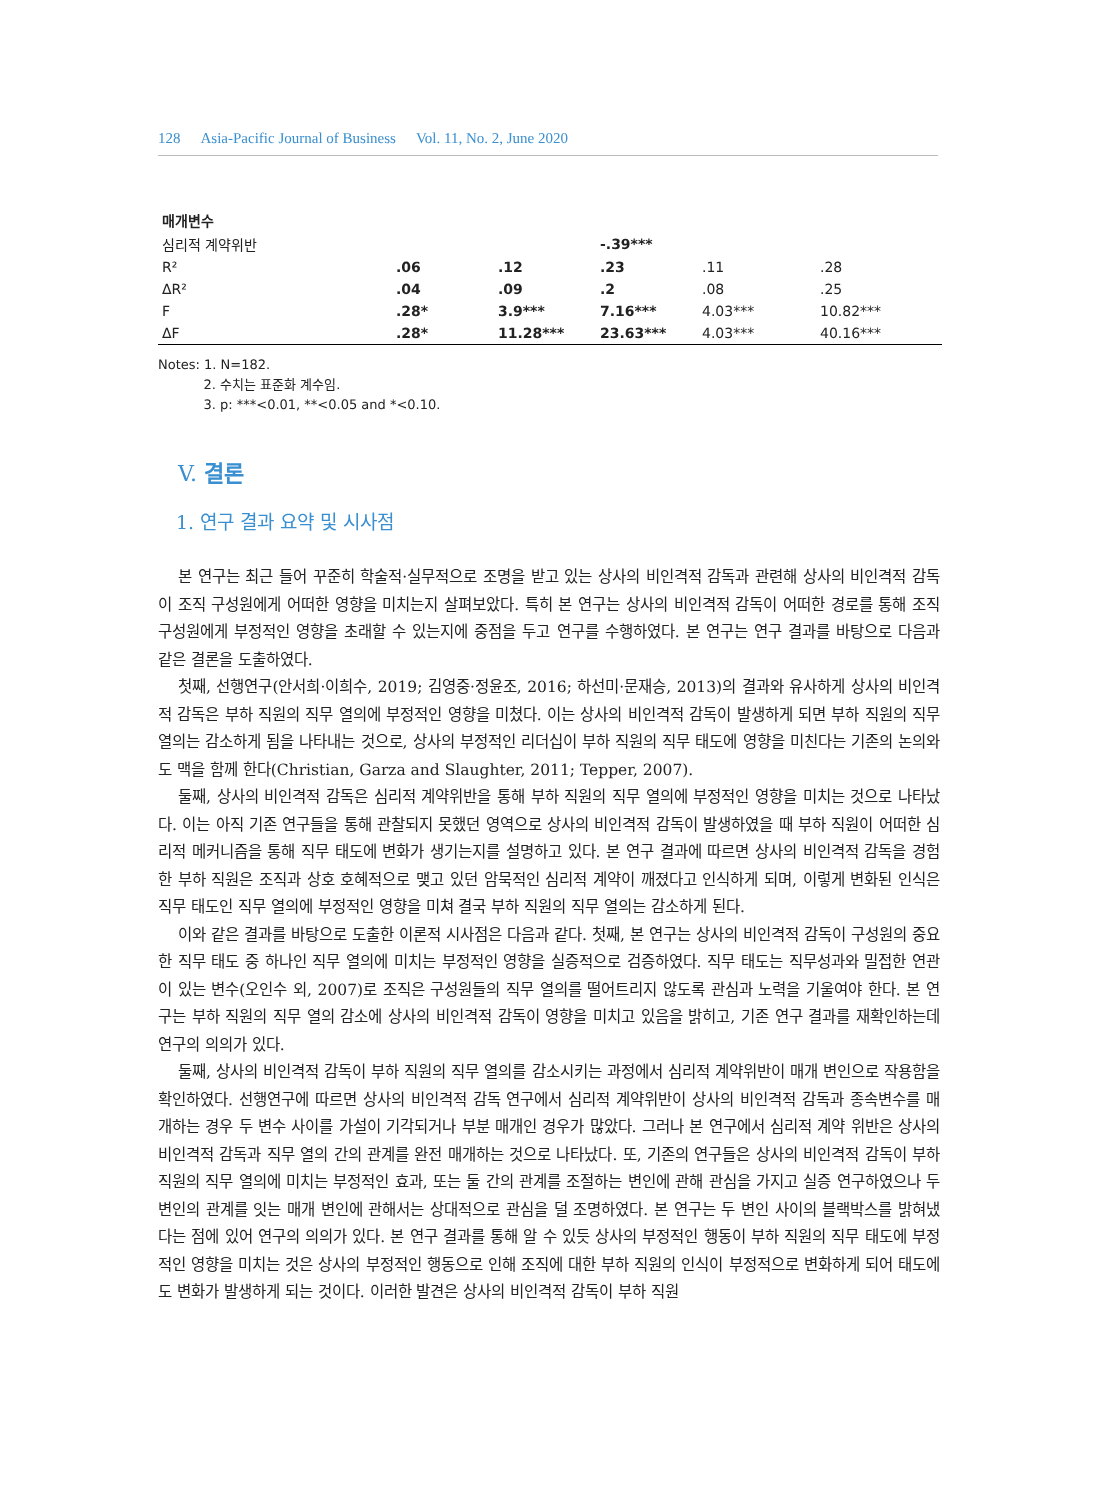128 Asia-Pacific Journal of Business Vol. 11, No. 2, June 2020
| 매개변수 | | | | | |
| 심리적 계약위반 | | | -.39*** | | |
| R² | .06 | .12 | .23 | .11 | .28 |
| ΔR² | .04 | .09 | .2 | .08 | .25 |
| F | .28* | 3.9*** | 7.16*** | 4.03*** | 10.82*** |
| ΔF | .28* | 11.28*** | 23.63*** | 4.03*** | 40.16*** |
Notes: 1. N=182.
2. 수치는 표준화 계수임.
3. p: ***<0.01, **<0.05 and *<0.10.
V. 결론
1. 연구 결과 요약 및 시사점
본 연구는 최근 들어 꾸준히 학술적·실무적으로 조명을 받고 있는 상사의 비인격적 감독과 관련해 상사의 비인격적 감독이 조직 구성원에게 어떠한 영향을 미치는지 살펴보았다. 특히 본 연구는 상사의 비인격적 감독이 어떠한 경로를 통해 조직 구성원에게 부정적인 영향을 초래할 수 있는지에 중점을 두고 연구를 수행하였다. 본 연구는 연구 결과를 바탕으로 다음과 같은 결론을 도출하였다.
첫째, 선행연구(안서희·이희수, 2019; 김영중·정윤조, 2016; 하선미·문재승, 2013)의 결과와 유사하게 상사의 비인격적 감독은 부하 직원의 직무 열의에 부정적인 영향을 미쳤다. 이는 상사의 비인격적 감독이 발생하게 되면 부하 직원의 직무 열의는 감소하게 됨을 나타내는 것으로, 상사의 부정적인 리더십이 부하 직원의 직무 태도에 영향을 미친다는 기존의 논의와도 맥을 함께 한다(Christian, Garza and Slaughter, 2011; Tepper, 2007).
둘째, 상사의 비인격적 감독은 심리적 계약위반을 통해 부하 직원의 직무 열의에 부정적인 영향을 미치는 것으로 나타났다. 이는 아직 기존 연구들을 통해 관찰되지 못했던 영역으로 상사의 비인격적 감독이 발생하였을 때 부하 직원이 어떠한 심리적 메커니즘을 통해 직무 태도에 변화가 생기는지를 설명하고 있다. 본 연구 결과에 따르면 상사의 비인격적 감독을 경험한 부하 직원은 조직과 상호 호혜적으로 맺고 있던 암묵적인 심리적 계약이 깨졌다고 인식하게 되며, 이렇게 변화된 인식은 직무 태도인 직무 열의에 부정적인 영향을 미쳐 결국 부하 직원의 직무 열의는 감소하게 된다.
이와 같은 결과를 바탕으로 도출한 이론적 시사점은 다음과 같다. 첫째, 본 연구는 상사의 비인격적 감독이 구성원의 중요한 직무 태도 중 하나인 직무 열의에 미치는 부정적인 영향을 실증적으로 검증하였다. 직무 태도는 직무성과와 밀접한 연관이 있는 변수(오인수 외, 2007)로 조직은 구성원들의 직무 열의를 떨어트리지 않도록 관심과 노력을 기울여야 한다. 본 연구는 부하 직원의 직무 열의 감소에 상사의 비인격적 감독이 영향을 미치고 있음을 밝히고, 기존 연구 결과를 재확인하는데 연구의 의의가 있다.
둘째, 상사의 비인격적 감독이 부하 직원의 직무 열의를 감소시키는 과정에서 심리적 계약위반이 매개 변인으로 작용함을 확인하였다. 선행연구에 따르면 상사의 비인격적 감독 연구에서 심리적 계약위반이 상사의 비인격적 감독과 종속변수를 매개하는 경우 두 변수 사이를 가설이 기각되거나 부분 매개인 경우가 많았다. 그러나 본 연구에서 심리적 계약 위반은 상사의 비인격적 감독과 직무 열의 간의 관계를 완전 매개하는 것으로 나타났다. 또, 기존의 연구들은 상사의 비인격적 감독이 부하 직원의 직무 열의에 미치는 부정적인 효과, 또는 둘 간의 관계를 조절하는 변인에 관해 관심을 가지고 실증 연구하였으나 두 변인의 관계를 잇는 매개 변인에 관해서는 상대적으로 관심을 덜 조명하였다. 본 연구는 두 변인 사이의 블랙박스를 밝혀냈다는 점에 있어 연구의 의의가 있다. 본 연구 결과를 통해 알 수 있듯 상사의 부정적인 행동이 부하 직원의 직무 태도에 부정적인 영향을 미치는 것은 상사의 부정적인 행동으로 인해 조직에 대한 부하 직원의 인식이 부정적으로 변화하게 되어 태도에도 변화가 발생하게 되는 것이다. 이러한 발견은 상사의 비인격적 감독이 부하 직원